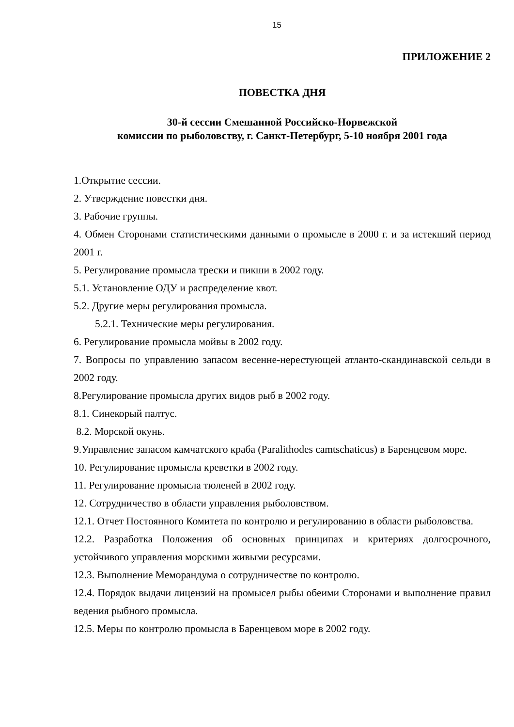15
ПРИЛОЖЕНИЕ 2
ПОВЕСТКА ДНЯ
30-й сессии Смешанной Российско-Норвежской
комиссии по рыболовству, г. Санкт-Петербург, 5-10 ноября 2001 года
1.Открытие сессии.
2. Утверждение повестки дня.
3. Рабочие группы.
4. Обмен Сторонами статистическими данными о промысле в 2000 г. и за истекший период 2001 г.
5. Регулирование промысла трески и пикши в 2002 году.
5.1. Установление ОДУ и распределение квот.
5.2. Другие меры регулирования промысла.
5.2.1. Технические меры регулирования.
6. Регулирование промысла мойвы в 2002 году.
7. Вопросы по управлению запасом весенне-нерестующей атланто-скандинавской сельди в 2002 году.
8.Регулирование промысла других видов рыб в 2002 году.
8.1. Синекорый палтус.
8.2. Морской окунь.
9.Управление запасом камчатского краба (Paralithodes camtschaticus) в Баренцевом море.
10. Регулирование промысла креветки в 2002 году.
11. Регулирование промысла тюленей в 2002 году.
12. Сотрудничество в области управления рыболовством.
12.1. Отчет Постоянного Комитета по контролю и регулированию в области рыболовства.
12.2. Разработка Положения об основных принципах и критериях долгосрочного, устойчивого управления морскими живыми ресурсами.
12.3. Выполнение Меморандума о сотрудничестве по контролю.
12.4. Порядок выдачи лицензий на промысел рыбы обеими Сторонами и выполнение правил ведения рыбного промысла.
12.5. Меры по контролю промысла в Баренцевом море в 2002 году.